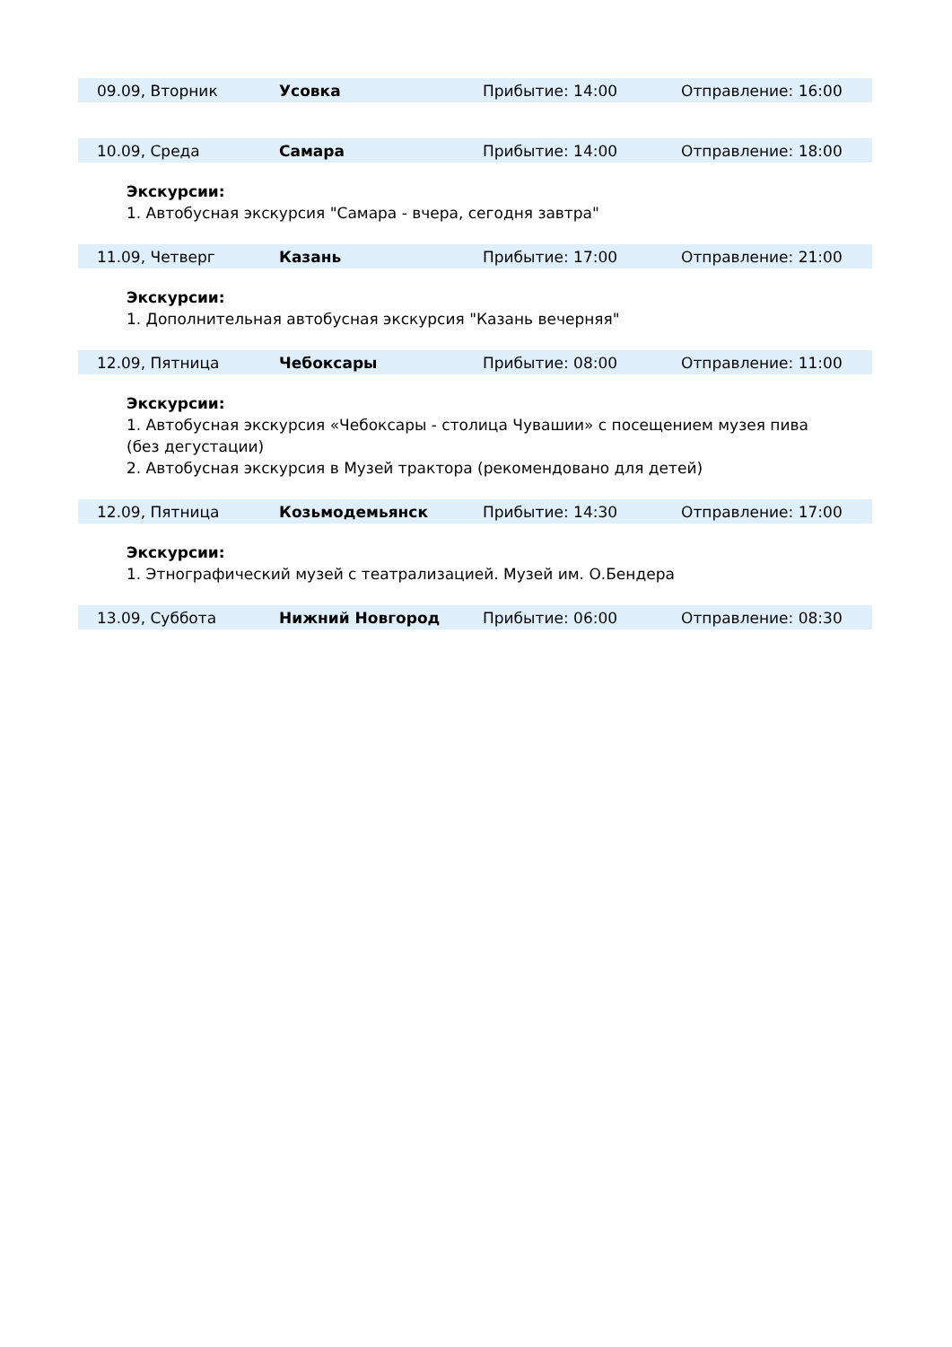| 09.09, Вторник | Усовка | Прибытие: 14:00 | Отправление: 16:00 |
| 10.09, Среда | Самара | Прибытие: 14:00 | Отправление: 18:00 |
Экскурсии:
1. Автобусная экскурсия "Самара - вчера, сегодня завтра"
| 11.09, Четверг | Казань | Прибытие: 17:00 | Отправление: 21:00 |
Экскурсии:
1. Дополнительная автобусная экскурсия "Казань вечерняя"
| 12.09, Пятница | Чебоксары | Прибытие: 08:00 | Отправление: 11:00 |
Экскурсии:
1. Автобусная экскурсия «Чебоксары - столица Чувашии» с посещением музея пива (без дегустации)
2. Автобусная экскурсия в Музей трактора (рекомендовано для детей)
| 12.09, Пятница | Козьмодемьянск | Прибытие: 14:30 | Отправление: 17:00 |
Экскурсии:
1. Этнографический музей с театрализацией. Музей им. О.Бендера
| 13.09, Суббота | Нижний Новгород | Прибытие: 06:00 | Отправление: 08:30 |